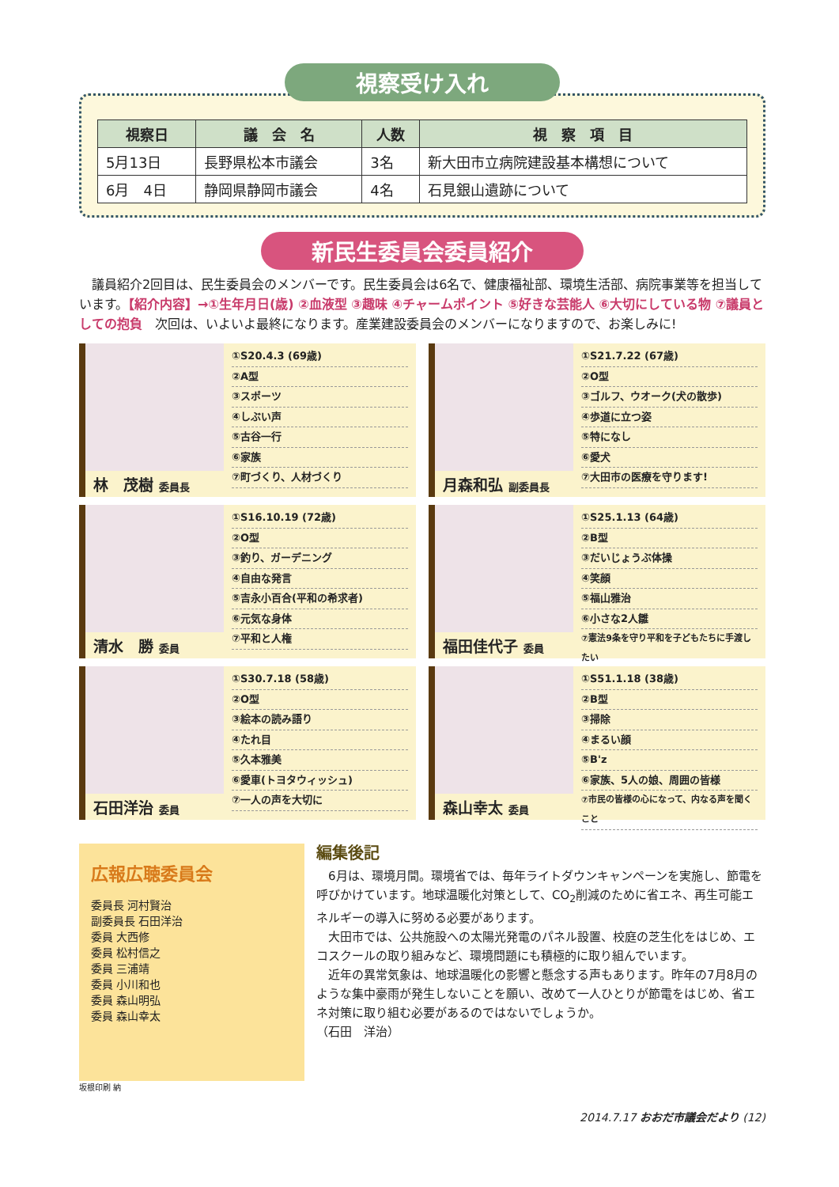視察受け入れ
| 視察日 | 議 会 名 | 人数 | 視 察 項 目 |
| --- | --- | --- | --- |
| 5月13日 | 長野県松本市議会 | 3名 | 新大田市立病院建設基本構想について |
| 6月 4日 | 静岡県静岡市議会 | 4名 | 石見銀山遺跡について |
新民生委員会委員紹介
　議員紹介2回目は、民生委員会のメンバーです。民生委員会は6名で、健康福祉部、環境生活部、病院事業等を担当しています。【紹介内容】→①生年月日(歳) ②血液型 ③趣味 ④チャームポイント ⑤好きな芸能人 ⑥大切にしている物 ⑦議員としての抱負　次回は、いよいよ最終になります。産業建設委員会のメンバーになりますので、お楽しみに!
林　茂樹 委員長
①S20.4.3 (69歳)
②A型
③スポーツ
④しぶい声
⑤古谷一行
⑥家族
⑦町づくり、人材づくり
月森和弘 副委員長
①S21.7.22 (67歳)
②O型
③ゴルフ、ウオーク(犬の散歩)
④歩道に立つ姿
⑤特になし
⑥愛犬
⑦大田市の医療を守ります!
清水　勝 委員
①S16.10.19 (72歳)
②O型
③釣り、ガーデニング
④自由な発言
⑤吉永小百合(平和の希求者)
⑥元気な身体
⑦平和と人権
福田佳代子 委員
①S25.1.13 (64歳)
②B型
③だいじょうぶ体操
④笑顔
⑤福山雅治
⑥小さな2人雛
⑦憲法9条を守り平和を子どもたちに手渡したい
石田洋治 委員
①S30.7.18 (58歳)
②O型
③絵本の読み語り
④たれ目
⑤久本雅美
⑥愛車(トヨタウィッシュ)
⑦一人の声を大切に
森山幸太 委員
①S51.1.18 (38歳)
②B型
③掃除
④まるい顔
⑤B'z
⑥家族、5人の娘、周囲の皆様
⑦市民の皆様の心になって、内なる声を聞くこと
広報広聴委員会
委員長 河村賢治
副委員長 石田洋治
委員 大西修
委員 松村信之
委員 三浦靖
委員 小川和也
委員 森山明弘
委員 森山幸太
編集後記
　6月は、環境月間。環境省では、毎年ライトダウンキャンペーンを実施し、節電を呼びかけています。地球温暖化対策として、CO<sub>2</sub>削減のために省エネ、再生可能エネルギーの導入に努める必要があります。
　大田市では、公共施設への太陽光発電のパネル設置、校庭の芝生化をはじめ、エコスクールの取り組みなど、環境問題にも積極的に取り組んでいます。
　近年の異常気象は、地球温暖化の影響と懸念する声もあります。昨年の7月8月のような集中豪雨が発生しないことを願い、改めて一人ひとりが節電をはじめ、省エネ対策に取り組む必要があるのではないでしょうか。
（石田　洋治）
坂根印刷 納
2014.7.17 おおだ市議会だより (12)